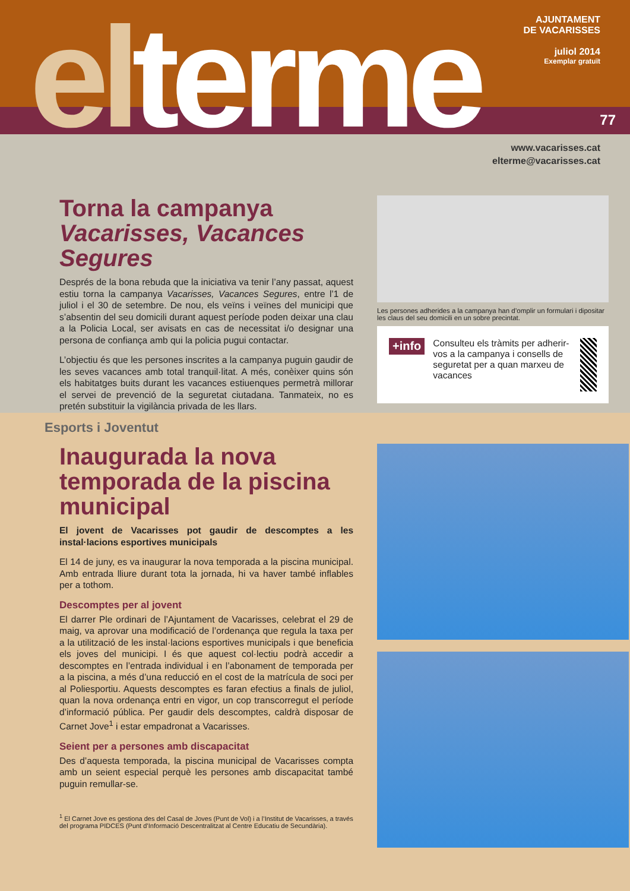el terme
AJUNTAMENT
DE VACARISSES
juliol 2014
Exemplar gratuït
77
www.vacarisses.cat
elterme@vacarisses.cat
Torna la campanya
Vacarisses, Vacances Segures
Després de la bona rebuda que la iniciativa va tenir l’any passat, aquest estiu torna la campanya Vacarisses, Vacances Segures, entre l’1 de juliol i el 30 de setembre. De nou, els veïns i veïnes del municipi que s’absentin del seu domicili durant aquest període poden deixar una clau a la Policia Local, ser avisats en cas de necessitat i/o designar una persona de confiança amb qui la policia pugui contactar.
L’objectiu és que les persones inscrites a la campanya puguin gaudir de les seves vacances amb total tranquil·litat. A més, conèixer quins són els habitatges buits durant les vacances estiuenques permetrà millorar el servei de prevenció de la seguretat ciutadana. Tanmateix, no es pretén substituir la vigilància privada de les llars.
Les persones adherides a la campanya han d’omplir un formulari i dipositar les claus del seu domicili en un sobre precintat.
+info
Consulteu els tràmits per adherir-vos a la campanya i consells de seguretat per a quan marxeu de vacances
Esports i Joventut
Inaugurada la nova temporada de la piscina municipal
El jovent de Vacarisses pot gaudir de descomptes a les instal·lacions esportives municipals
El 14 de juny, es va inaugurar la nova temporada a la piscina municipal. Amb entrada lliure durant tota la jornada, hi va haver també inflables per a tothom.
Descomptes per al jovent
El darrer Ple ordinari de l’Ajuntament de Vacarisses, celebrat el 29 de maig, va aprovar una modificació de l’ordenança que regula la taxa per a la utilització de les instal·lacions esportives municipals i que beneficia els joves del municipi. I és que aquest col·lectiu podrà accedir a descomptes en l’entrada individual i en l’abonament de temporada per a la piscina, a més d’una reducció en el cost de la matrícula de soci per al Poliesportiu. Aquests descomptes es faran efectius a finals de juliol, quan la nova ordenança entri en vigor, un cop transcorregut el període d’informació pública. Per gaudir dels descomptes, caldrà disposar de Carnet Jove<sup>1</sup> i estar empadronat a Vacarisses.
Seient per a persones amb discapacitat
Des d’aquesta temporada, la piscina municipal de Vacarisses compta amb un seient especial perquè les persones amb discapacitat també puguin remullar-se.
<sup>1</sup> El Carnet Jove es gestiona des del Casal de Joves (Punt de Vol) i a l’Institut de Vacarisses, a través del programa PIDCES (Punt d’Informació Descentralitzat al Centre Educatiu de Secundària).